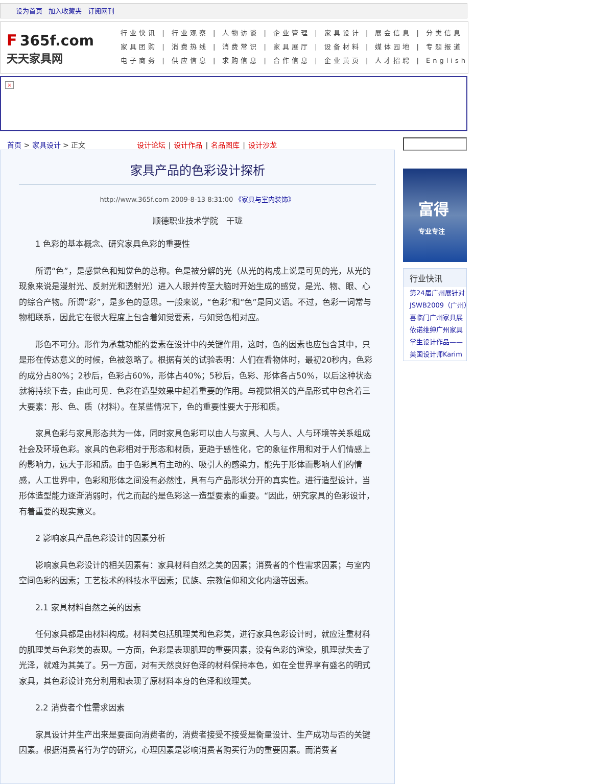设为首页 加入收藏夹 订阅网刊
F 365f.com
天天家具网
行业快讯 | 行业观察 | 人物访谈 | 企业管理 | 家具设计 | 展会信息 | 分类信息
家具团购 | 消费热线 | 消费常识 | 家具展厅 | 设备材料 | 媒体园地 | 专题报道
电子商务 | 供应信息 | 求购信息 | 合作信息 | 企业黄页 | 人才招聘 | English
×
首页 > 家具设计 > 正文 设计论坛 | 设计作品 | 名品图库 | 设计沙龙
家具产品的色彩设计探析
http://www.365f.com 2009-8-13 8:31:00 《家具与室内装饰》
顺德职业技术学院　干珑
1 色彩的基本概念、研究家具色彩的重要性
所谓“色”，是感觉色和知觉色的总称。色是被分解的光（从光的构成上说是可见的光，从光的现象来说是漫射光、反射光和透射光）进入人眼并传至大脑时开始生成的感觉，是光、物、眼、心的综合产物。所谓“彩”，是多色的意思。一般来说，“色彩”和“色”是同义语。不过，色彩一词常与物相联系，因此它在很大程度上包含着知觉要素，与知觉色相对应。
形色不可分。形作为承载功能的要素在设计中的关键作用，这时，色的因素也应包含其中，只是形在传达意义的时候，色被忽略了。根据有关的试验表明：人们在看物体时，最初20秒内，色彩的成分占80%；2秒后，色彩占60%，形体占40%；5秒后，色彩、形体各占50%，以后这种状态就将持续下去，由此可见．色彩在造型效果中起着重要的作用。与视觉相关的产品形式中包含着三大要素：形、色、质（材料）。在某些情况下，色的重要性要大于形和质。
家具色彩与家具形态共为一体，同时家具色彩可以由人与家具、人与人、人与环境等关系组成社会及环境色彩。家具的色彩相对于形态和材质，更趋于感性化，它的象征作用和对于人们情感上的影响力，远大于形和质。由于色彩具有主动的、吸引人的感染力，能先于形体而影响人们的情感，人工世界中，色彩和形体之间没有必然性，具有与产品形状分开的真实性。进行造型设计，当形体造型能力逐渐消弱时，代之而起的是色彩这一造型要素的重要。“因此，研究家具的色彩设计，有着重要的现实意义。
2 影响家具产品色彩设计的因素分析
影响家具色彩设计的相关因素有：家具材料自然之美的因素；消费者的个性需求因素；与室内空间色彩的因素；工艺技术的科技水平因素；民族、宗教信仰和文化内涵等因素。
2.1 家具材料自然之美的因素
任何家具都是由材料构成。材料美包括肌理美和色彩美，进行家具色彩设计时，就应注重材料的肌理美与色彩美的表现。一方面，色彩是表现肌理的重要因素，没有色彩的渲染，肌理就失去了光泽，就难为其美了。另一方面，对有天然良好色泽的材料保持本色，如在全世界享有盛名的明式家具，其色彩设计充分利用和表现了原材料本身的色泽和纹理美。
2.2 消费者个性需求因素
家具设计并生产出来是要面向消费者的，消费者接受不接受是衡量设计、生产成功与否的关键因素。根据消费者行为学的研究，心理因素是影响消费者购买行为的重要因素。而消费者
富得
专业专注
行业快讯
第24届广州展针对
JSWB2009（广州）
喜临门广州家具展
依诺维绅广州家具
学生设计作品——
美国设计师Karim